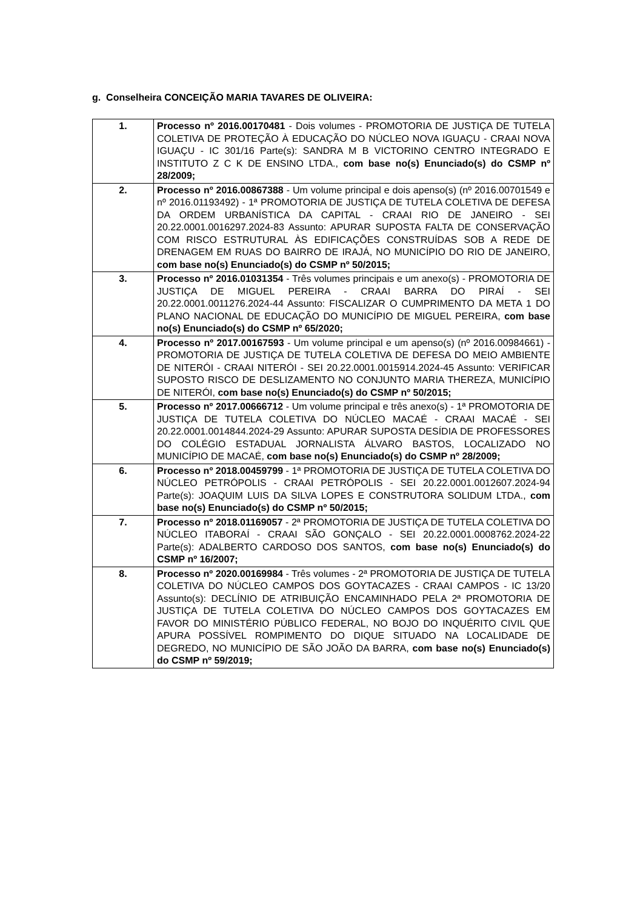g. Conselheira CONCEIÇÃO MARIA TAVARES DE OLIVEIRA:
| 1. | Processo nº 2016.00170481 - Dois volumes - PROMOTORIA DE JUSTIÇA DE TUTELA COLETIVA DE PROTEÇÃO À EDUCAÇÃO DO NÚCLEO NOVA IGUAÇU - CRAAI NOVA IGUAÇU - IC 301/16 Parte(s): SANDRA M B VICTORINO CENTRO INTEGRADO E INSTITUTO Z C K DE ENSINO LTDA., com base no(s) Enunciado(s) do CSMP nº 28/2009; |
| 2. | Processo nº 2016.00867388 - Um volume principal e dois apenso(s) (nº 2016.00701549 e nº 2016.01193492) - 1ª PROMOTORIA DE JUSTIÇA DE TUTELA COLETIVA DE DEFESA DA ORDEM URBANÍSTICA DA CAPITAL - CRAAI RIO DE JANEIRO - SEI 20.22.0001.0016297.2024-83 Assunto: APURAR SUPOSTA FALTA DE CONSERVAÇÃO COM RISCO ESTRUTURAL ÀS EDIFICAÇÕES CONSTRUÍDAS SOB A REDE DE DRENAGEM EM RUAS DO BAIRRO DE IRAJÁ, NO MUNICÍPIO DO RIO DE JANEIRO, com base no(s) Enunciado(s) do CSMP nº 50/2015; |
| 3. | Processo nº 2016.01031354 - Três volumes principais e um anexo(s) - PROMOTORIA DE JUSTIÇA DE MIGUEL PEREIRA - CRAAI BARRA DO PIRAÍ - SEI 20.22.0001.0011276.2024-44 Assunto: FISCALIZAR O CUMPRIMENTO DA META 1 DO PLANO NACIONAL DE EDUCAÇÃO DO MUNICÍPIO DE MIGUEL PEREIRA, com base no(s) Enunciado(s) do CSMP nº 65/2020; |
| 4. | Processo nº 2017.00167593 - Um volume principal e um apenso(s) (nº 2016.00984661) - PROMOTORIA DE JUSTIÇA DE TUTELA COLETIVA DE DEFESA DO MEIO AMBIENTE DE NITERÓI - CRAAI NITERÓI - SEI 20.22.0001.0015914.2024-45 Assunto: VERIFICAR SUPOSTO RISCO DE DESLIZAMENTO NO CONJUNTO MARIA THEREZA, MUNICÍPIO DE NITERÓI, com base no(s) Enunciado(s) do CSMP nº 50/2015; |
| 5. | Processo nº 2017.00666712 - Um volume principal e três anexo(s) - 1ª PROMOTORIA DE JUSTIÇA DE TUTELA COLETIVA DO NÚCLEO MACAÉ - CRAAI MACAÉ - SEI 20.22.0001.0014844.2024-29 Assunto: APURAR SUPOSTA DESÍDIA DE PROFESSORES DO COLÉGIO ESTADUAL JORNALISTA ÁLVARO BASTOS, LOCALIZADO NO MUNICÍPIO DE MACAÉ, com base no(s) Enunciado(s) do CSMP nº 28/2009; |
| 6. | Processo nº 2018.00459799 - 1ª PROMOTORIA DE JUSTIÇA DE TUTELA COLETIVA DO NÚCLEO PETRÓPOLIS - CRAAI PETRÓPOLIS - SEI 20.22.0001.0012607.2024-94 Parte(s): JOAQUIM LUIS DA SILVA LOPES E CONSTRUTORA SOLIDUM LTDA., com base no(s) Enunciado(s) do CSMP nº 50/2015; |
| 7. | Processo nº 2018.01169057 - 2ª PROMOTORIA DE JUSTIÇA DE TUTELA COLETIVA DO NÚCLEO ITABORAÍ - CRAAI SÃO GONÇALO - SEI 20.22.0001.0008762.2024-22 Parte(s): ADALBERTO CARDOSO DOS SANTOS, com base no(s) Enunciado(s) do CSMP nº 16/2007; |
| 8. | Processo nº 2020.00169984 - Três volumes - 2ª PROMOTORIA DE JUSTIÇA DE TUTELA COLETIVA DO NÚCLEO CAMPOS DOS GOYTACAZES - CRAAI CAMPOS - IC 13/20 Assunto(s): DECLÍNIO DE ATRIBUIÇÃO ENCAMINHADO PELA 2ª PROMOTORIA DE JUSTIÇA DE TUTELA COLETIVA DO NÚCLEO CAMPOS DOS GOYTACAZES EM FAVOR DO MINISTÉRIO PÚBLICO FEDERAL, NO BOJO DO INQUÉRITO CIVIL QUE APURA POSSÍVEL ROMPIMENTO DO DIQUE SITUADO NA LOCALIDADE DE DEGREDO, NO MUNICÍPIO DE SÃO JOÃO DA BARRA, com base no(s) Enunciado(s) do CSMP nº 59/2019; |